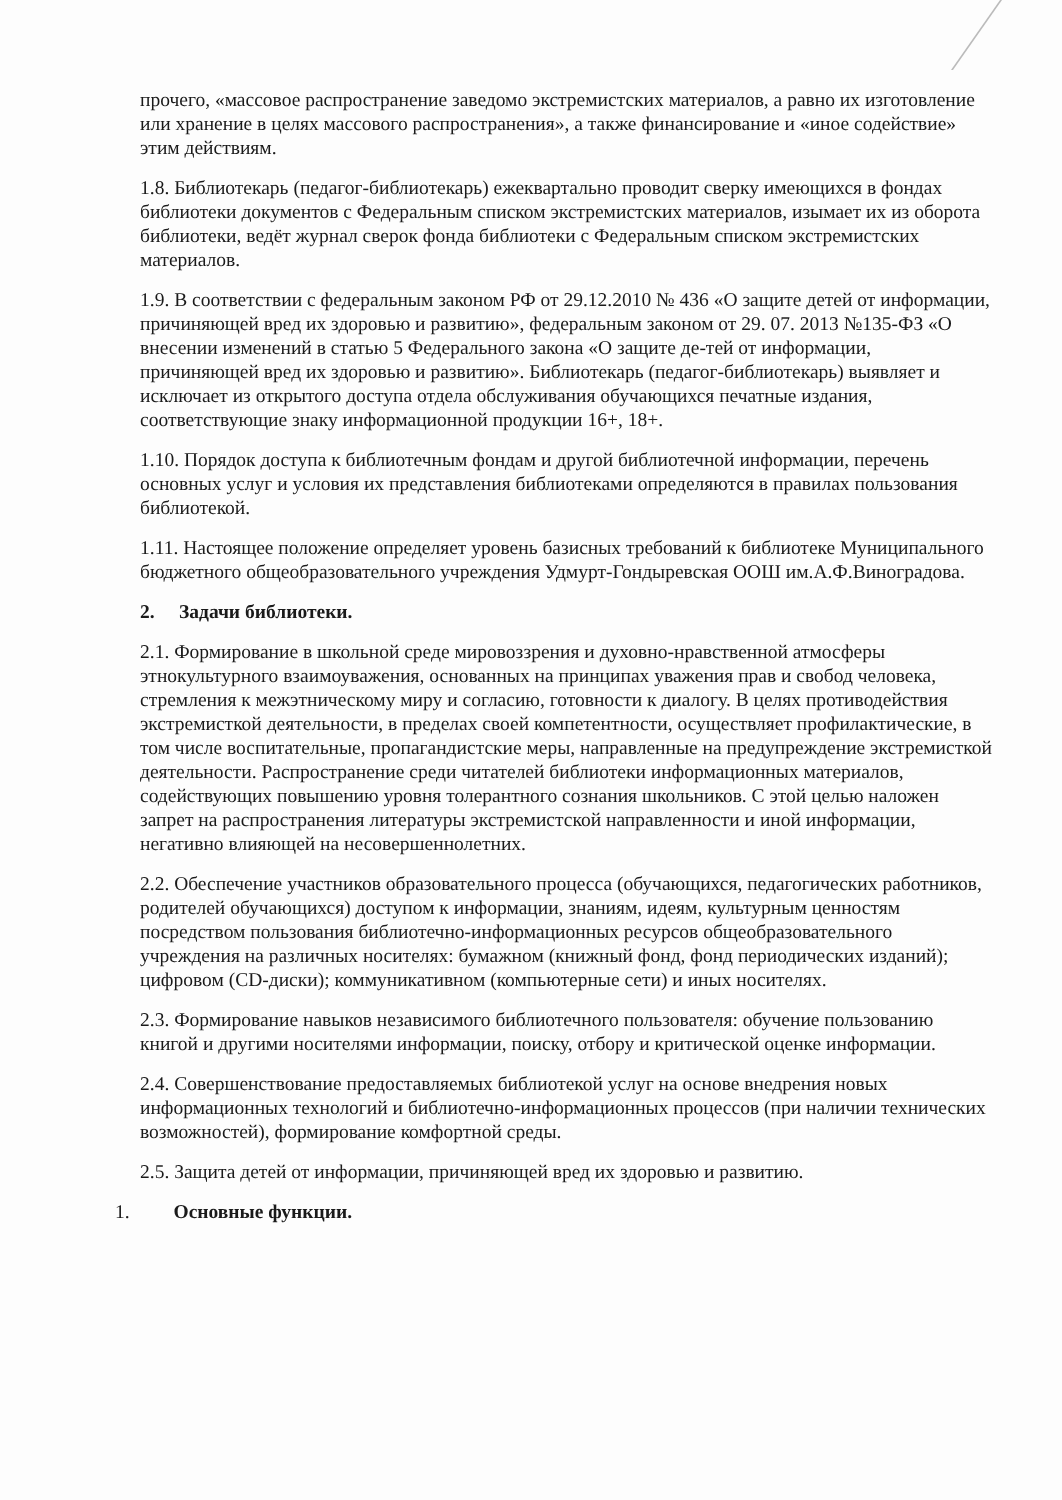прочего, «массовое распространение заведомо экстремистских материалов, а равно их изготовление или хранение в целях массового распространения», а также финансирование и «иное содействие» этим действиям.
1.8. Библиотекарь (педагог-библиотекарь) ежеквартально проводит сверку имеющихся в фондах библиотеки документов с Федеральным списком экстремистских материалов, изымает их из оборота библиотеки, ведёт журнал сверок фонда библиотеки с Федеральным списком экстремистских материалов.
1.9. В соответствии с федеральным законом РФ от 29.12.2010 № 436 «О защите детей от информации, причиняющей вред их здоровью и развитию», федеральным законом от 29. 07. 2013 №135-ФЗ «О внесении изменений в статью 5 Федерального закона «О защите де-тей от информации, причиняющей вред их здоровью и развитию». Библиотекарь (педагог-библиотекарь) выявляет и исключает из открытого доступа отдела обслуживания обучающихся печатные издания, соответствующие знаку информационной продукции 16+, 18+.
1.10. Порядок доступа к библиотечным фондам и другой библиотечной информации, перечень основных услуг и условия их представления библиотеками определяются в правилах пользования библиотекой.
1.11. Настоящее положение определяет уровень базисных требований к библиотеке Муниципального бюджетного общеобразовательного учреждения Удмурт-Гондыревская ООШ им.А.Ф.Виноградова.
2. Задачи библиотеки.
2.1. Формирование в школьной среде мировоззрения и духовно-нравственной атмосферы этнокультурного взаимоуважения, основанных на принципах уважения прав и свобод человека, стремления к межэтническому миру и согласию, готовности к диалогу. В целях противодействия экстремисткой деятельности, в пределах своей компетентности, осуществляет профилактические, в том числе воспитательные, пропагандистские меры, направленные на предупреждение экстремисткой деятельности. Распространение среди читателей библиотеки информационных материалов, содействующих повышению уровня толерантного сознания школьников. С этой целью наложен запрет на распространения литературы экстремистской направленности и иной информации, негативно влияющей на несовершеннолетних.
2.2. Обеспечение участников образовательного процесса (обучающихся, педагогических работников, родителей обучающихся) доступом к информации, знаниям, идеям, культурным ценностям посредством пользования библиотечно-информационных ресурсов общеобразовательного учреждения на различных носителях: бумажном (книжный фонд, фонд периодических изданий); цифровом (CD-диски); коммуникативном (компьютерные сети) и иных носителях.
2.3. Формирование навыков независимого библиотечного пользователя: обучение пользованию книгой и другими носителями информации, поиску, отбору и критической оценке информации.
2.4. Совершенствование предоставляемых библиотекой услуг на основе внедрения новых информационных технологий и библиотечно-информационных процессов (при наличии технических возможностей), формирование комфортной среды.
2.5. Защита детей от информации, причиняющей вред их здоровью и развитию.
1. Основные функции.